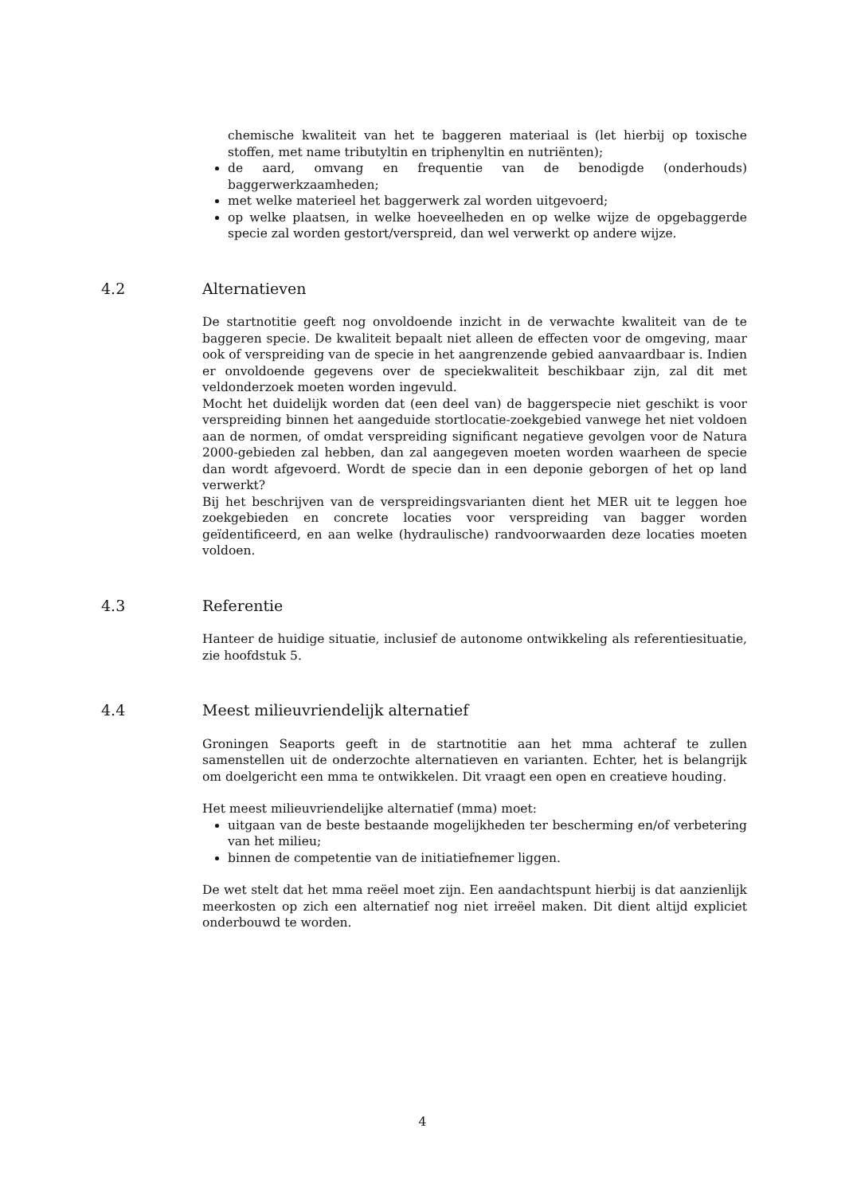chemische kwaliteit van het te baggeren materiaal is (let hierbij op toxische stoffen, met name tributyltin en triphenyltin en nutriënten);
de aard, omvang en frequentie van de benodigde (onderhouds) baggerwerkzaamheden;
met welke materieel het baggerwerk zal worden uitgevoerd;
op welke plaatsen, in welke hoeveelheden en op welke wijze de opgebaggerde specie zal worden gestort/verspreid, dan wel verwerkt op andere wijze.
4.2 Alternatieven
De startnotitie geeft nog onvoldoende inzicht in de verwachte kwaliteit van de te baggeren specie. De kwaliteit bepaalt niet alleen de effecten voor de omgeving, maar ook of verspreiding van de specie in het aangrenzende gebied aanvaardbaar is. Indien er onvoldoende gegevens over de speciekwaliteit beschikbaar zijn, zal dit met veldonderzoek moeten worden ingevuld.
Mocht het duidelijk worden dat (een deel van) de baggerspecie niet geschikt is voor verspreiding binnen het aangeduide stortlocatie-zoekgebied vanwege het niet voldoen aan de normen, of omdat verspreiding significant negatieve gevolgen voor de Natura 2000-gebieden zal hebben, dan zal aangegeven moeten worden waarheen de specie dan wordt afgevoerd. Wordt de specie dan in een deponie geborgen of het op land verwerkt?
Bij het beschrijven van de verspreidingsvarianten dient het MER uit te leggen hoe zoekgebieden en concrete locaties voor verspreiding van bagger worden geïdentificeerd, en aan welke (hydraulische) randvoorwaarden deze locaties moeten voldoen.
4.3 Referentie
Hanteer de huidige situatie, inclusief de autonome ontwikkeling als referentiesituatie, zie hoofdstuk 5.
4.4 Meest milieuvriendelijk alternatief
Groningen Seaports geeft in de startnotitie aan het mma achteraf te zullen samenstellen uit de onderzochte alternatieven en varianten. Echter, het is belangrijk om doelgericht een mma te ontwikkelen. Dit vraagt een open en creatieve houding.
Het meest milieuvriendelijke alternatief (mma) moet:
uitgaan van de beste bestaande mogelijkheden ter bescherming en/of verbetering van het milieu;
binnen de competentie van de initiatiefnemer liggen.
De wet stelt dat het mma reëel moet zijn. Een aandachtspunt hierbij is dat aanzienlijk meerkosten op zich een alternatief nog niet irreëel maken. Dit dient altijd expliciet onderbouwd te worden.
4